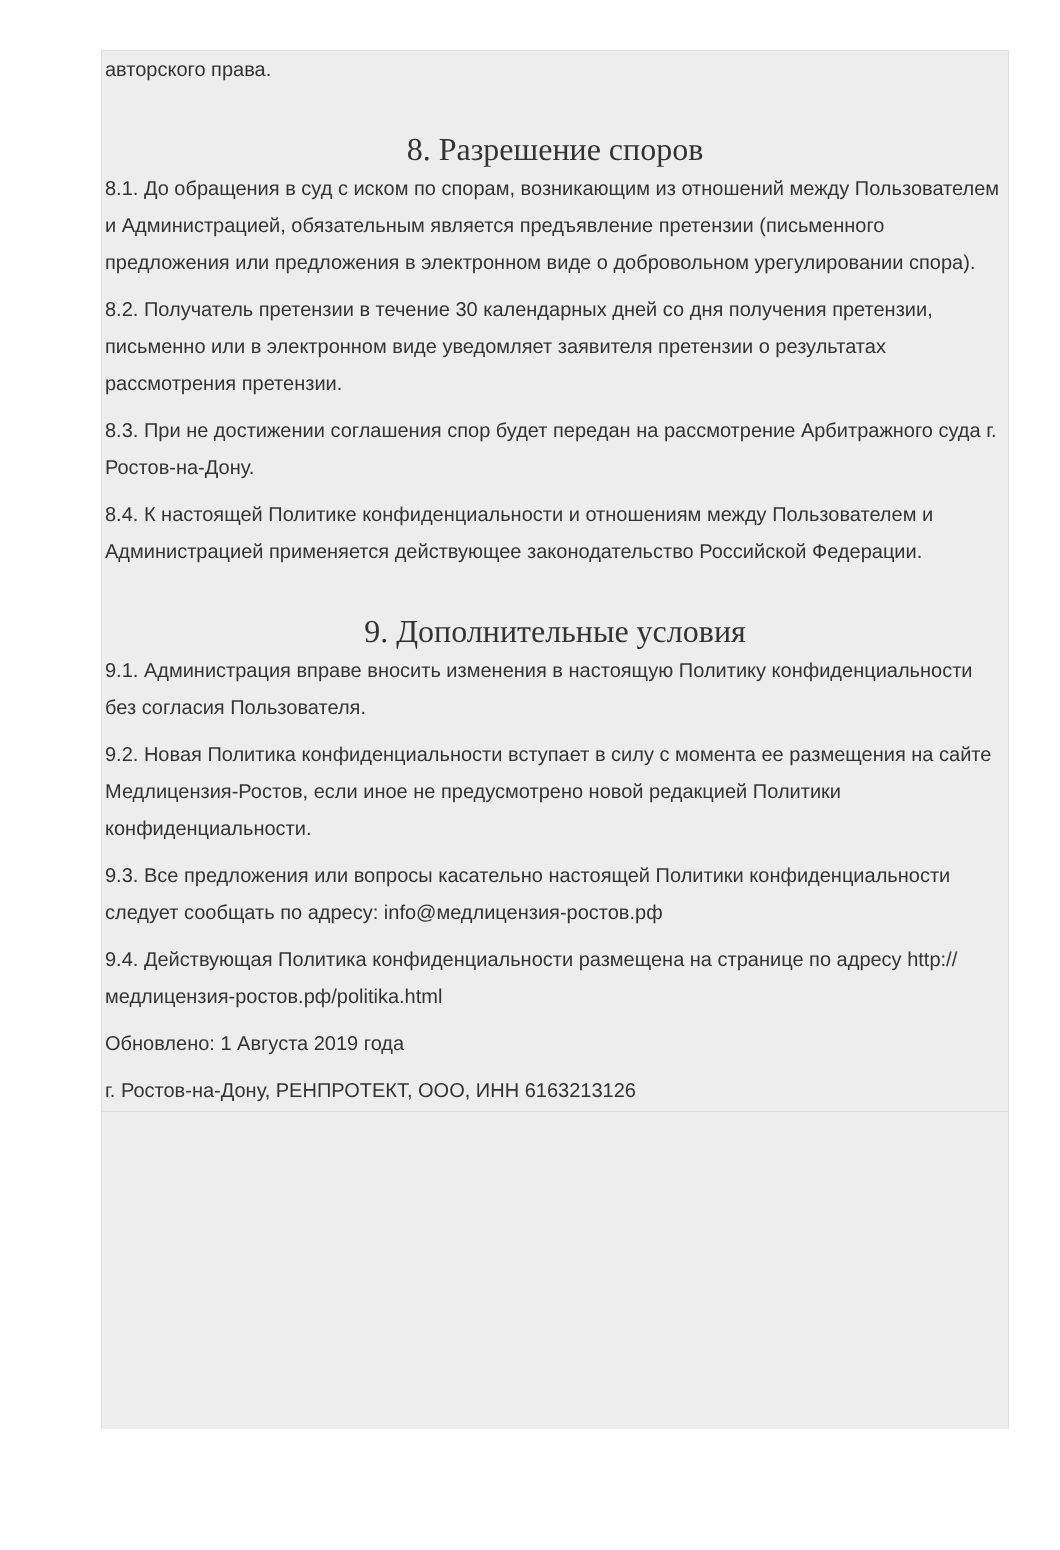авторского права.
8. Разрешение споров
8.1. До обращения в суд с иском по спорам, возникающим из отношений между Пользователем и Администрацией, обязательным является предъявление претензии (письменного предложения или предложения в электронном виде о добровольном урегулировании спора).
8.2. Получатель претензии в течение 30 календарных дней со дня получения претензии, письменно или в электронном виде уведомляет заявителя претензии о результатах рассмотрения претензии.
8.3. При не достижении соглашения спор будет передан на рассмотрение Арбитражного суда г. Ростов-на-Дону.
8.4. К настоящей Политике конфиденциальности и отношениям между Пользователем и Администрацией применяется действующее законодательство Российской Федерации.
9. Дополнительные условия
9.1. Администрация вправе вносить изменения в настоящую Политику конфиденциальности без согласия Пользователя.
9.2. Новая Политика конфиденциальности вступает в силу с момента ее размещения на сайте Медлицензия-Ростов, если иное не предусмотрено новой редакцией Политики конфиденциальности.
9.3. Все предложения или вопросы касательно настоящей Политики конфиденциальности следует сообщать по адресу: info@медлицензия-ростов.рф
9.4. Действующая Политика конфиденциальности размещена на странице по адресу http://медлицензия-ростов.рф/politika.html
Обновлено: 1 Августа 2019 года
г. Ростов-на-Дону, РЕНПРОТЕКТ, ООО, ИНН 6163213126